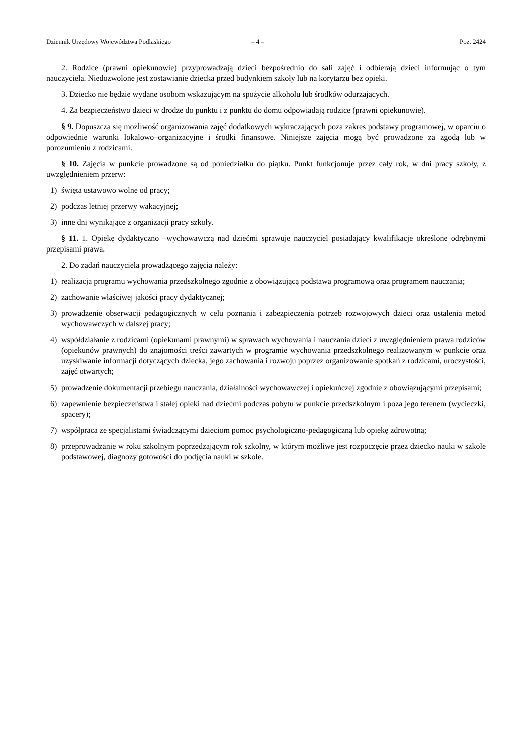Dziennik Urzędowy Województwa Podlaskiego – 4 – Poz. 2424
2. Rodzice (prawni opiekunowie) przyprowadzają dzieci bezpośrednio do sali zajęć i odbierają dzieci informując o tym nauczyciela. Niedozwolone jest zostawianie dziecka przed budynkiem szkoły lub na korytarzu bez opieki.
3. Dziecko nie będzie wydane osobom wskazującym na spożycie alkoholu lub środków odurzających.
4. Za bezpieczeństwo dzieci w drodze do punktu i z punktu do domu odpowiadają rodzice (prawni opiekunowie).
§ 9. Dopuszcza się możliwość organizowania zajęć dodatkowych wykraczających poza zakres podstawy programowej, w oparciu o odpowiednie warunki lokalowo–organizacyjne i środki finansowe. Niniejsze zajęcia mogą być prowadzone za zgodą lub w porozumieniu z rodzicami.
§ 10. Zajęcia w punkcie prowadzone są od poniedziałku do piątku. Punkt funkcjonuje przez cały rok, w dni pracy szkoły, z uwzględnieniem przerw:
1) święta ustawowo wolne od pracy;
2) podczas letniej przerwy wakacyjnej;
3) inne dni wynikające z organizacji pracy szkoły.
§ 11. 1. Opiekę dydaktyczno –wychowawczą nad dziećmi sprawuje nauczyciel posiadający kwalifikacje określone odrębnymi przepisami prawa.
2. Do zadań nauczyciela prowadzącego zajęcia należy:
1) realizacja programu wychowania przedszkolnego zgodnie z obowiązującą podstawa programową oraz programem nauczania;
2) zachowanie właściwej jakości pracy dydaktycznej;
3) prowadzenie obserwacji pedagogicznych w celu poznania i zabezpieczenia potrzeb rozwojowych dzieci oraz ustalenia metod wychowawczych w dalszej pracy;
4) współdziałanie z rodzicami (opiekunami prawnymi) w sprawach wychowania i nauczania dzieci z uwzględnieniem prawa rodziców (opiekunów prawnych) do znajomości treści zawartych w programie wychowania przedszkolnego realizowanym w punkcie oraz uzyskiwanie informacji dotyczących dziecka, jego zachowania i rozwoju poprzez organizowanie spotkań z rodzicami, uroczystości, zajęć otwartych;
5) prowadzenie dokumentacji przebiegu nauczania, działalności wychowawczej i opiekuńczej zgodnie z obowiązującymi przepisami;
6) zapewnienie bezpieczeństwa i stałej opieki nad dziećmi podczas pobytu w punkcie przedszkolnym i poza jego terenem (wycieczki, spacery);
7) współpraca ze specjalistami świadczącymi dzieciom pomoc psychologiczno-pedagogiczną lub opiekę zdrowotną;
8) przeprowadzanie w roku szkolnym poprzedzającym rok szkolny, w którym możliwe jest rozpoczęcie przez dziecko nauki w szkole podstawowej, diagnozy gotowości do podjęcia nauki w szkole.